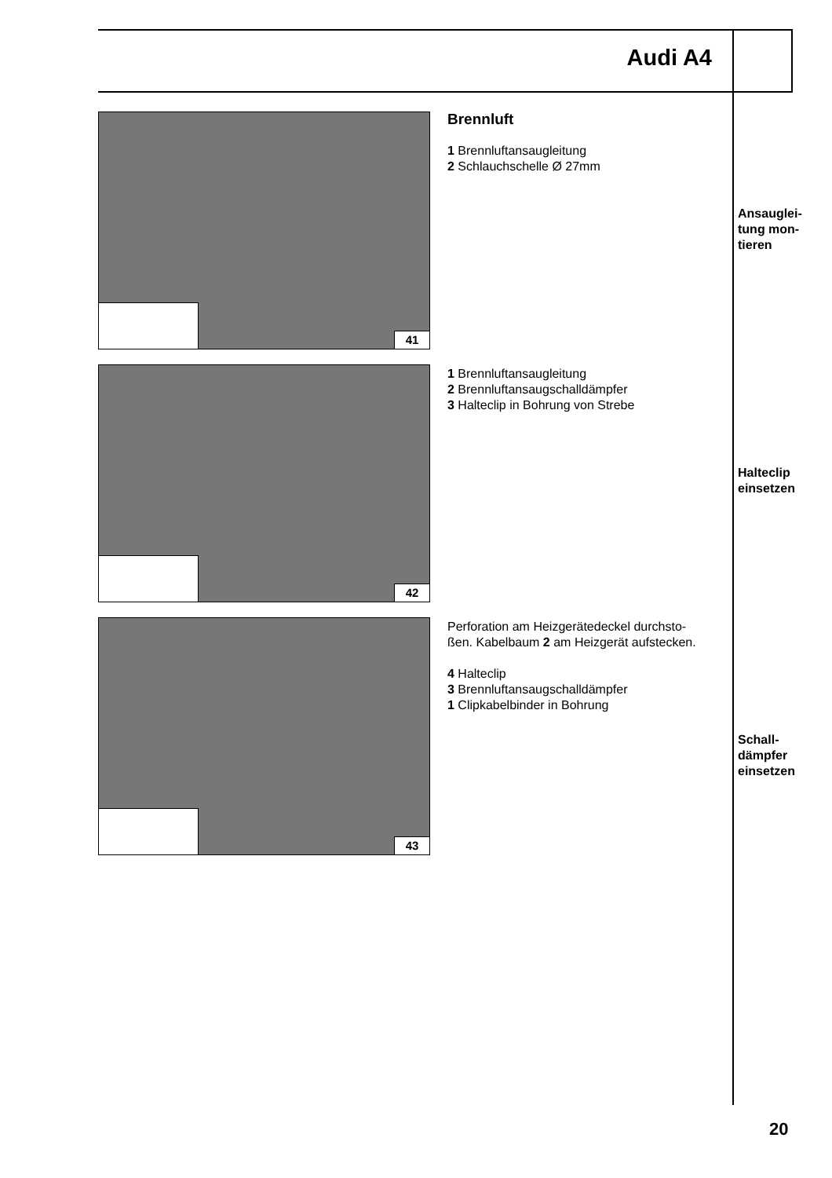Audi A4
41
Brennluft
1 Brennluftansaugleitung
2 Schlauchschelle Ø 27mm
Ansauglei-
tung mon-
tieren
42
1 Brennluftansaugleitung
2 Brennluftansaugschalldämpfer
3 Halteclip in Bohrung von Strebe
Halteclip
einsetzen
43
Perforation am Heizgerätedeckel durchsto-
ßen. Kabelbaum 2 am Heizgerät aufstecken.
4 Halteclip
3 Brennluftansaugschalldämpfer
1 Clipkabelbinder in Bohrung
Schall-
dämpfer
einsetzen
20